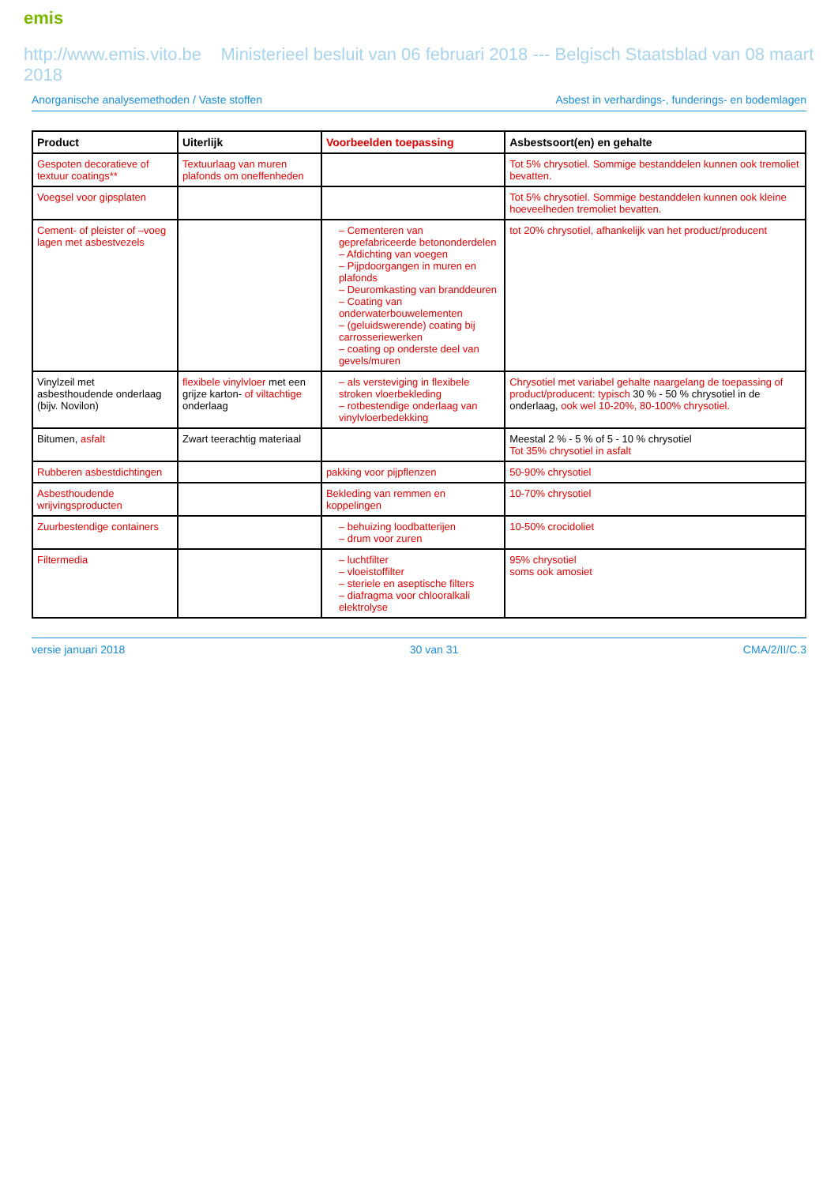emis
http://www.emis.vito.be Ministerieel besluit van 06 februari 2018 --- Belgisch Staatsblad van 08 maart 2018
Anorganische analysemethoden / Vaste stoffen Asbest in verhardings-, funderings- en bodemlagen
| Product | Uiterlijk | Voorbeelden toepassing | Asbestsoort(en) en gehalte |
| --- | --- | --- | --- |
| Gespoten decoratieve of textuur coatings** | Textuurlaag van muren plafonds om oneffenheden | | Tot 5% chrysotiel. Sommige bestanddelen kunnen ook tremoliet bevatten. |
| Voegsel voor gipsplaten | | | Tot 5% chrysotiel. Sommige bestanddelen kunnen ook kleine hoeveelheden tremoliet bevatten. |
| Cement- of pleister of –voeg lagen met asbestvezels | | – Cementeren van geprefabriceerde betononderdelen – Afdichting van voegen – Pijpdoorgangen in muren en plafonds – Deuromkasting van branddeuren – Coating van onderwaterbouwelementen – (geluidswerende) coating bij carrosseriewerken – coating op onderste deel van gevels/muren | tot 20% chrysotiel, afhankelijk van het product/producent |
| Vinylzeil met asbesthoudende onderlaag (bijv. Novilon) | flexibele vinylvloer met een grijze karton- of viltachtige onderlaag | – als versteviging in flexibele stroken vloerbekleding – rotbestendige onderlaag van vinylvloerbedekking | Chrysotiel met variabel gehalte naargelang de toepassing of product/producent: typisch 30 % - 50 % chrysotiel in de onderlaag, ook wel 10-20%, 80-100% chrysotiel. |
| Bitumen, asfalt | Zwart teerachtig materiaal | | Meestal 2 % - 5 % of 5 - 10 % chrysotiel Tot 35% chrysotiel in asfalt |
| Rubberen asbestdichtingen | | pakking voor pijpflenzen | 50-90% chrysotiel |
| Asbesthoudende wrijvingsproducten | | Bekleding van remmen en koppelingen | 10-70% chrysotiel |
| Zuurbestendige containers | | – behuizing loodbatterijen – drum voor zuren | 10-50% crocidoliet |
| Filtermedia | | – luchtfilter – vloeistoffilter – steriele en aseptische filters – diafragma voor chlooralkali elektrolyse | 95% chrysotiel soms ook amosiet |
versie januari 2018 30 van 31 CMA/2/II/C.3